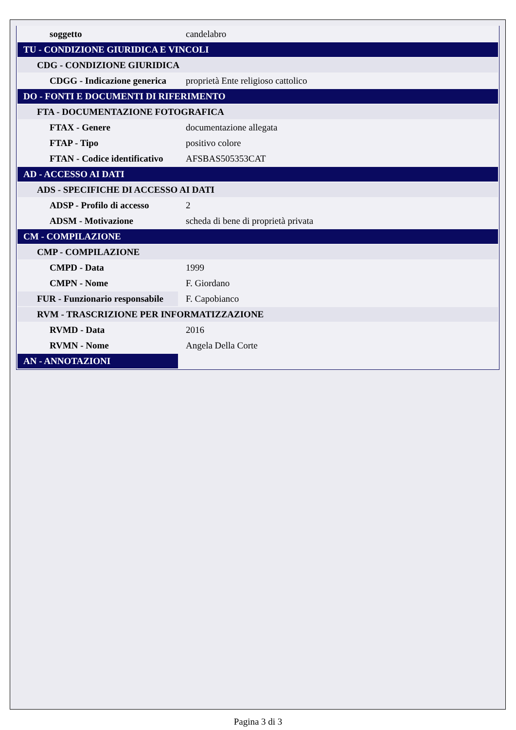| soggetto | candelabro |
| TU - CONDIZIONE GIURIDICA E VINCOLI | |
| CDG - CONDIZIONE GIURIDICA | |
| CDGG - Indicazione generica | proprietà Ente religioso cattolico |
| DO - FONTI E DOCUMENTI DI RIFERIMENTO | |
| FTA - DOCUMENTAZIONE FOTOGRAFICA | |
| FTAX - Genere | documentazione allegata |
| FTAP - Tipo | positivo colore |
| FTAN - Codice identificativo | AFSBAS505353CAT |
| AD - ACCESSO AI DATI | |
| ADS - SPECIFICHE DI ACCESSO AI DATI | |
| ADSP - Profilo di accesso | 2 |
| ADSM - Motivazione | scheda di bene di proprietà privata |
| CM - COMPILAZIONE | |
| CMP - COMPILAZIONE | |
| CMPD - Data | 1999 |
| CMPN - Nome | F. Giordano |
| FUR - Funzionario responsabile | F. Capobianco |
| RVM - TRASCRIZIONE PER INFORMATIZZAZIONE | |
| RVMD - Data | 2016 |
| RVMN - Nome | Angela Della Corte |
| AN - ANNOTAZIONI | |
Pagina 3 di 3